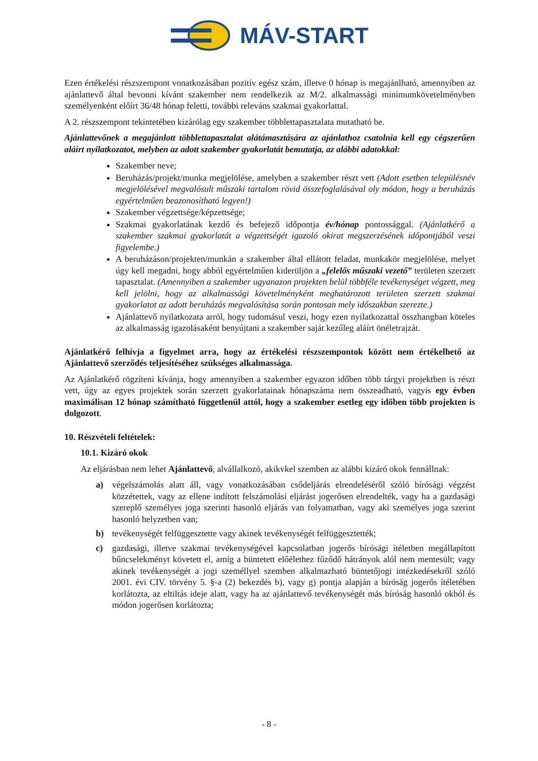MÁV-START
Ezen értékelési részszempont vonatkozásában pozitív egész szám, illetve 0 hónap is megajánlható, amennyiben az ajánlattevő által bevonni kívánt szakember nem rendelkezik az M/2. alkalmassági minimumkövetelményben személyenként előírt 36/48 hónap feletti, további releváns szakmai gyakorlattal.
A 2. részszempont tekintetében kizárólag egy szakember többlettapasztalata mutatható be.
Ajánlattevőnek a megajánlott többlettapasztalat alátámasztására az ajánlathoz csatolnia kell egy cégszerűen aláírt nyilatkozatot, melyben az adott szakember gyakorlatát bemutatja, az alábbi adatokkal:
Szakember neve;
Beruházás/projekt/munka megjelölése, amelyben a szakember részt vett (Adott esetben településnév megjelölésével megvalósult műszaki tartalom rövid összefoglalásával oly módon, hogy a beruházás egyértelműen beazonosítható legyen!)
Szakember végzettsége/képzettsége;
Szakmai gyakorlatának kezdő és befejező időpontja év/hónap pontossággal. (Ajánlatkérő a szakember szakmai gyakorlatát a végzettségét igazoló okirat megszerzésének időpontjából veszi figyelembe.)
A beruházáson/projekten/munkán a szakember által ellátott feladat, munkakör megjelölése, melyet úgy kell megadni, hogy abból egyértelműen kiderüljön a „felelős műszaki vezető” területen szerzett tapasztalat. (Amennyiben a szakember ugyanazon projekten belül többféle tevékenységet végzett, meg kell jelölni, hogy az alkalmassági követelményként meghatározott területen szerzett szakmai gyakorlatot az adott beruházás megvalósítása során pontosan mely időszakban szerezte.)
Ajánlattevő nyilatkozata arról, hogy tudomásul veszi, hogy ezen nyilatkozattal összhangban köteles az alkalmasság igazolásaként benyújtani a szakember saját kezűleg aláírt önéletrajzát.
Ajánlatkérő felhívja a figyelmet arra, hogy az értékelési részszempontok között nem értékelhető az Ajánlattevő szerződés teljesítéséhez szükséges alkalmassága.
Az Ajánlatkérő rögzíteni kívánja, hogy amennyiben a szakember egyazon időben több tárgyi projektben is részt vett, úgy az egyes projektek során szerzett gyakorlatainak hónapszáma nem összeadható, vagyis egy évben maximálisan 12 hónap számítható függetlenül attól, hogy a szakember esetleg egy időben több projekten is dolgozott.
10. Részvételi feltételek:
10.1. Kizáró okok
Az eljárásban nem lehet Ajánlattevő, alvállalkozó, akikvkel szemben az alábbi kizáró okok fennállnak:
a) végelszámolás alatt áll, vagy vonatkozásában csődeljárás elrendeléséről szóló bírósági végzést közzétettek, vagy az ellene indított felszámolási eljárást jogerősen elrendelték, vagy ha a gazdasági szereplő személyes joga szerinti hasonló eljárás van folyamatban, vagy aki személyes joga szerint hasonló helyzetben van;
b) tevékenységét felfüggesztette vagy akinek tevékenységét felfüggesztették;
c) gazdasági, illetve szakmai tevékenységével kapcsolatban jogerős bírósági ítéletben megállapított bűncselekményt követett el, amíg a büntetett előélethez fűződő hátrányok alól nem mentesült; vagy akinek tevékenységét a jogi személlyel szemben alkalmazható büntetőjogi intézkedésekről szóló 2001. évi CIV. törvény 5. §-a (2) bekezdés b), vagy g) pontja alapján a bíróság jogerős ítéletében korlátozta, az eltiltás ideje alatt, vagy ha az ajánlattevő tevékenységét más bíróság hasonló okból és módon jogerősen korlátozta;
- 8 -